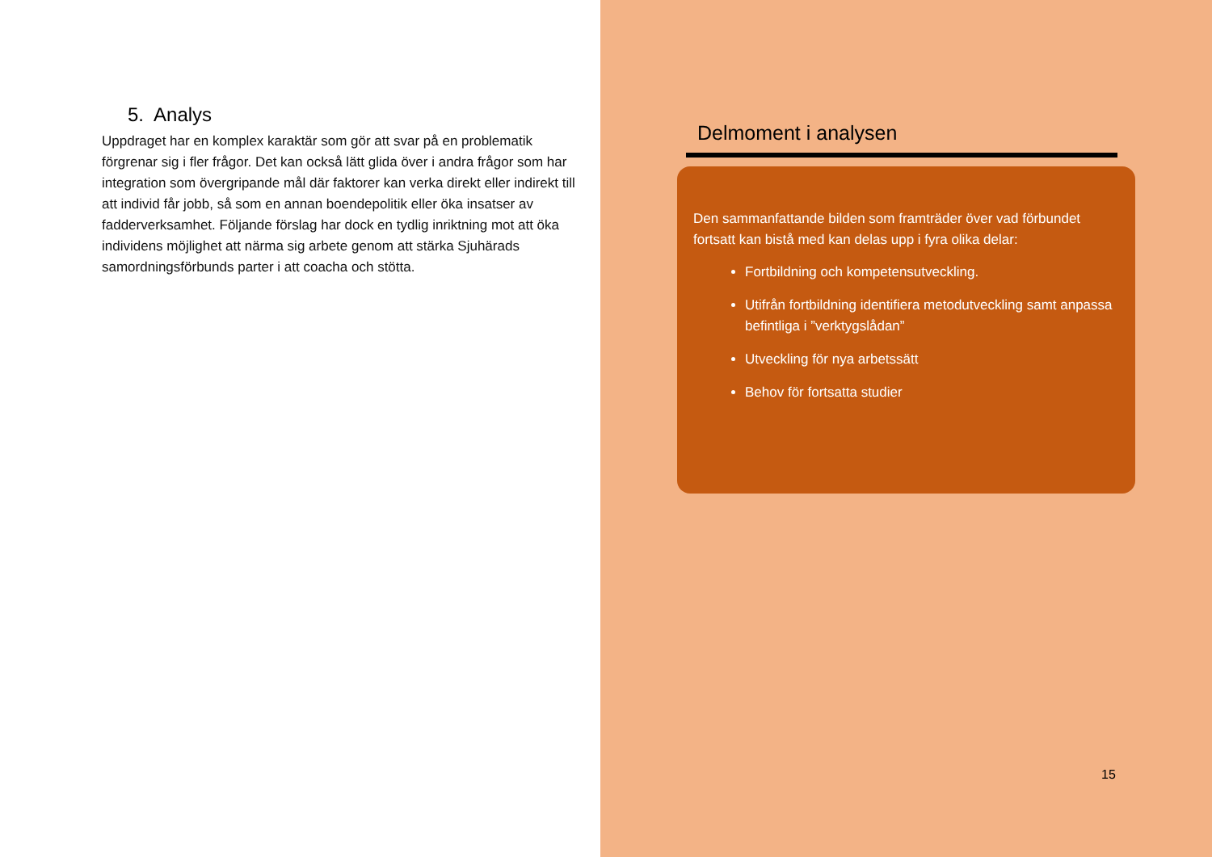5. Analys
Uppdraget har en komplex karaktär som gör att svar på en problematik förgrenar sig i fler frågor. Det kan också lätt glida över i andra frågor som har integration som övergripande mål där faktorer kan verka direkt eller indirekt till att individ får jobb, så som en annan boendepolitik eller öka insatser av fadderverksamhet. Följande förslag har dock en tydlig inriktning mot att öka individens möjlighet att närma sig arbete genom att stärka Sjuhärads samordningsförbunds parter i att coacha och stötta.
Delmoment i analysen
Den sammanfattande bilden som framträder över vad förbundet fortsatt kan bistå med kan delas upp i fyra olika delar:
Fortbildning och kompetensutveckling.
Utifrån fortbildning identifiera metodutveckling samt anpassa befintliga i ”verktygslådan”
Utveckling för nya arbetssätt
Behov för fortsatta studier
15